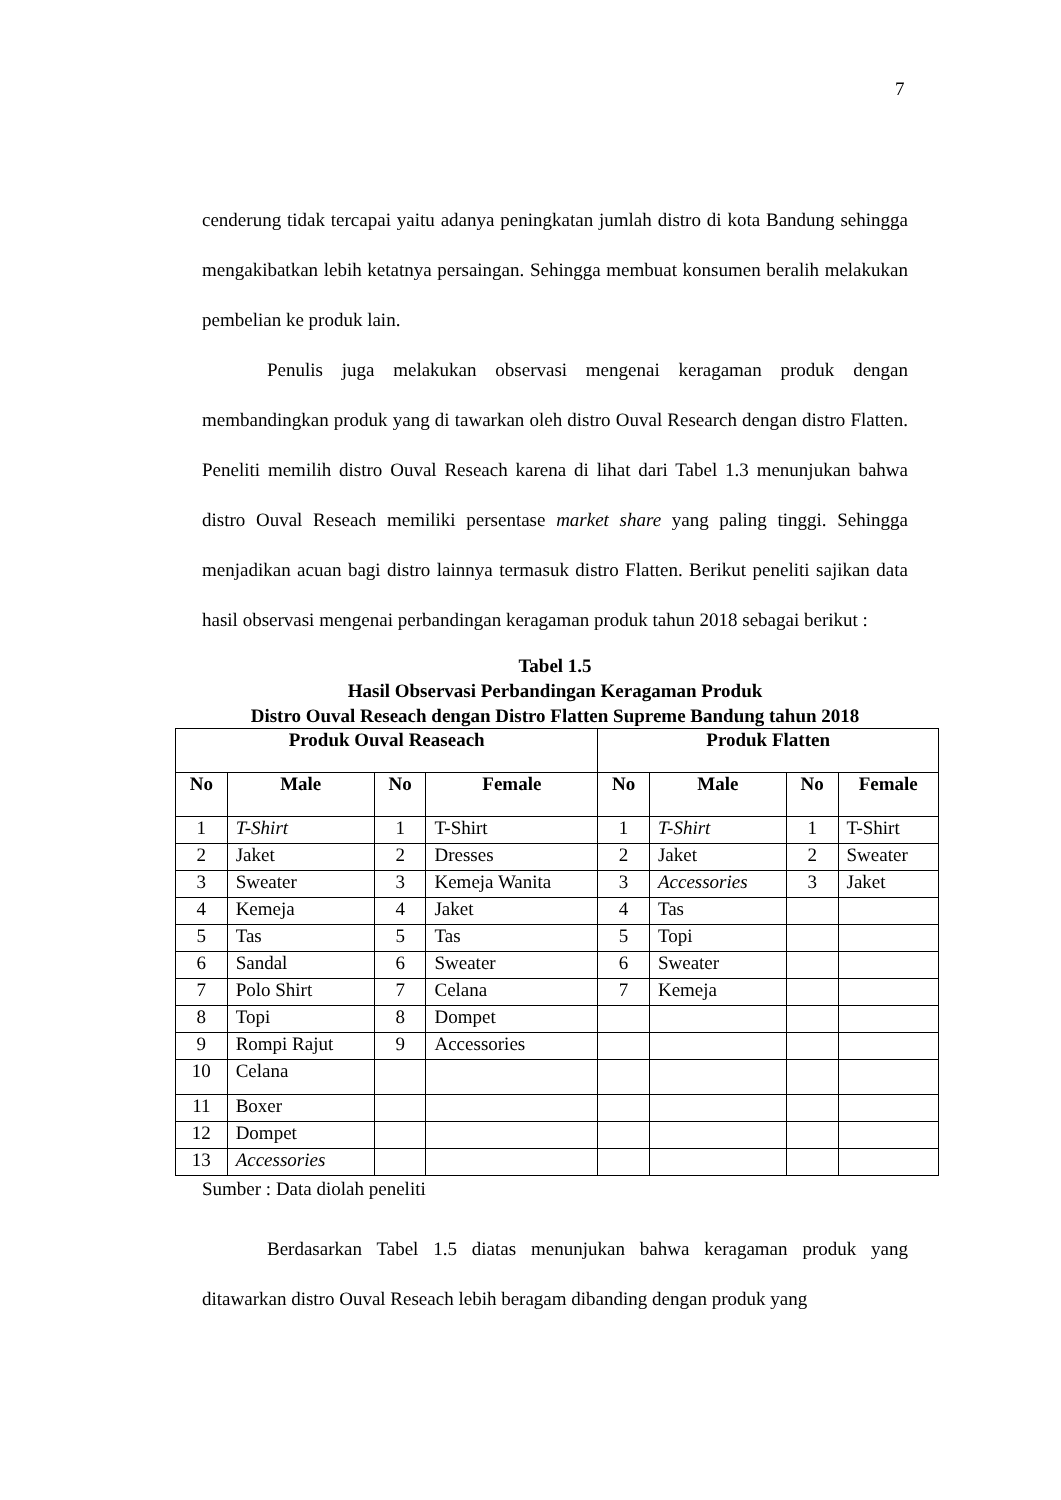7
cenderung tidak tercapai yaitu adanya peningkatan jumlah distro di kota Bandung sehingga mengakibatkan lebih ketatnya persaingan. Sehingga membuat konsumen beralih melakukan pembelian ke produk lain.
Penulis juga melakukan observasi mengenai keragaman produk dengan membandingkan produk yang di tawarkan oleh distro Ouval Research dengan distro Flatten. Peneliti memilih distro Ouval Reseach karena di lihat dari Tabel 1.3 menunjukan bahwa distro Ouval Reseach memiliki persentase market share yang paling tinggi. Sehingga menjadikan acuan bagi distro lainnya termasuk distro Flatten. Berikut peneliti sajikan data hasil observasi mengenai perbandingan keragaman produk tahun 2018 sebagai berikut :
Tabel 1.5
Hasil Observasi Perbandingan Keragaman Produk
Distro Ouval Reseach dengan Distro Flatten Supreme Bandung tahun 2018
| Produk Ouval Reaseach | | | | Produk Flatten | | | |
| --- | --- | --- | --- | --- | --- | --- | --- |
| No | Male | No | Female | No | Male | No | Female |
| 1 | T-Shirt | 1 | T-Shirt | 1 | T-Shirt | 1 | T-Shirt |
| 2 | Jaket | 2 | Dresses | 2 | Jaket | 2 | Sweater |
| 3 | Sweater | 3 | Kemeja Wanita | 3 | Accessories | 3 | Jaket |
| 4 | Kemeja | 4 | Jaket | 4 | Tas | | |
| 5 | Tas | 5 | Tas | 5 | Topi | | |
| 6 | Sandal | 6 | Sweater | 6 | Sweater | | |
| 7 | Polo Shirt | 7 | Celana | 7 | Kemeja | | |
| 8 | Topi | 8 | Dompet | | | | |
| 9 | Rompi Rajut | 9 | Accessories | | | | |
| 10 | Celana | | | | | | |
| 11 | Boxer | | | | | | |
| 12 | Dompet | | | | | | |
| 13 | Accessories | | | | | | |
Sumber : Data diolah peneliti
Berdasarkan Tabel 1.5 diatas menunjukan bahwa keragaman produk yang ditawarkan distro Ouval Reseach lebih beragam dibanding dengan produk yang